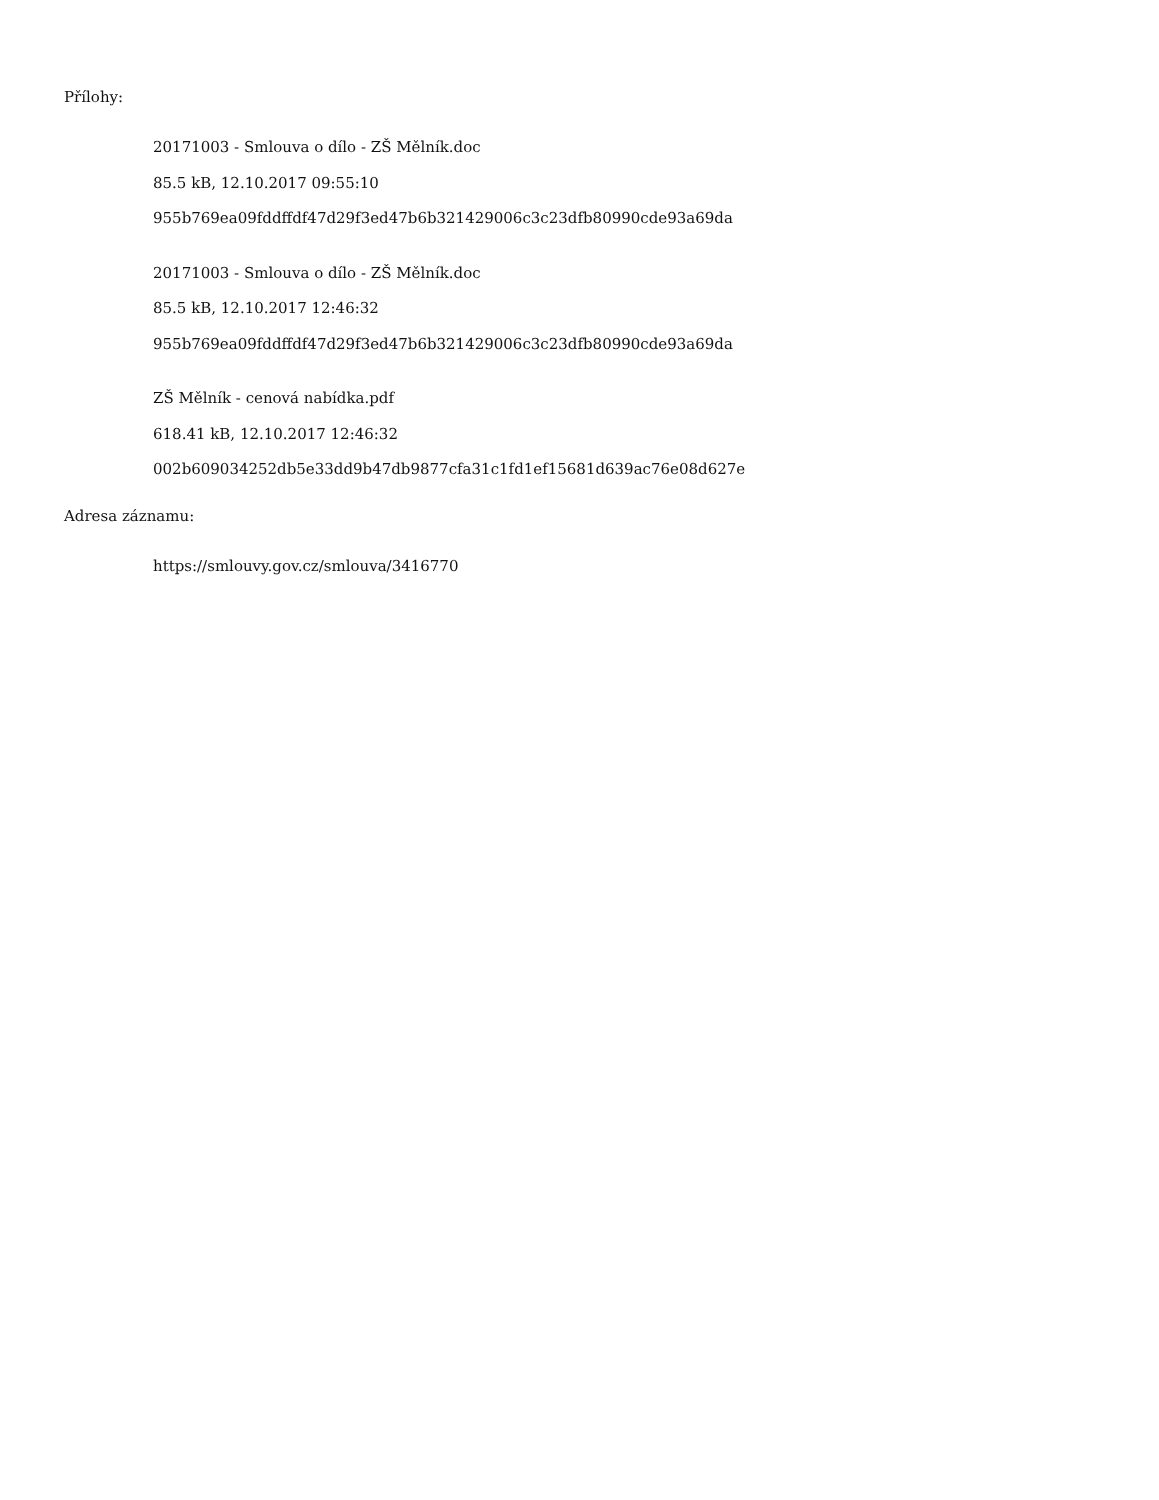Přílohy:
20171003 - Smlouva o dílo - ZŠ Mělník.doc
85.5 kB, 12.10.2017 09:55:10
955b769ea09fddffdf47d29f3ed47b6b321429006c3c23dfb80990cde93a69da
20171003 - Smlouva o dílo - ZŠ Mělník.doc
85.5 kB, 12.10.2017 12:46:32
955b769ea09fddffdf47d29f3ed47b6b321429006c3c23dfb80990cde93a69da
ZŠ Mělník - cenová nabídka.pdf
618.41 kB, 12.10.2017 12:46:32
002b609034252db5e33dd9b47db9877cfa31c1fd1ef15681d639ac76e08d627e
Adresa záznamu:
https://smlouvy.gov.cz/smlouva/3416770